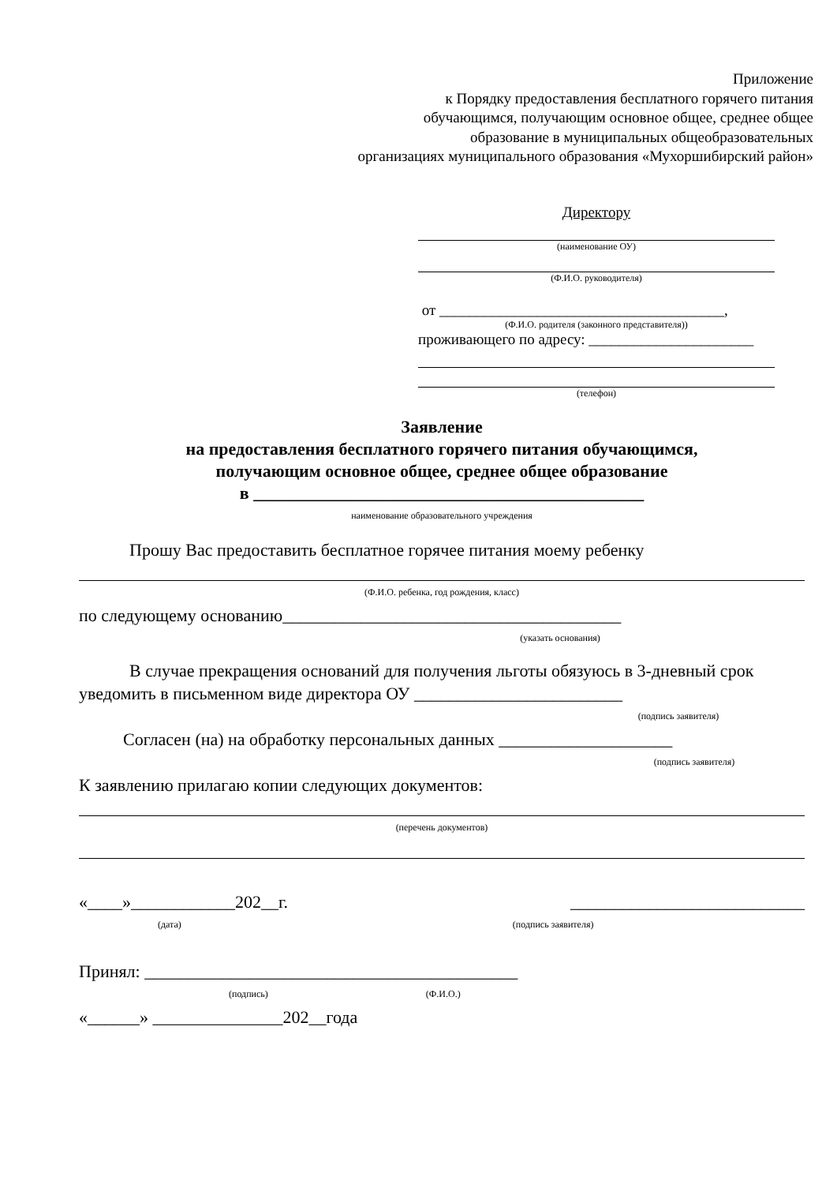Приложение
к Порядку предоставления бесплатного горячего питания
обучающимся, получающим основное общее, среднее общее
образование в муниципальных общеобразовательных
организациях муниципального образования «Мухоршибирский район»
Директору
(наименование ОУ)
(Ф.И.О. руководителя)
от ______________________________________,
(Ф.И.О. родителя (законного представителя))
проживающего по адресу: ______________________
(телефон)
Заявление
на предоставления бесплатного горячего питания обучающимся,
получающим основное общее, среднее общее образование
в _____________________________________________
наименование образовательного учреждения
Прошу Вас предоставить бесплатное горячее питания моему ребенку
(Ф.И.О. ребенка, год рождения, класс)
по следующему основанию_______________________________________
(указать основания)
В случае прекращения оснований для получения льготы обязуюсь в 3-дневный срок уведомить в письменном виде директора ОУ ________________________
(подпись заявителя)
Согласен (на) на обработку персональных данных ____________________
(подпись заявителя)
К заявлению прилагаю копии следующих документов:
(перечень документов)
«____»____________202__г. ___________________________
(дата) (подпись заявителя)
Принял: ___________________________________________
(подпись) (Ф.И.О.)
«______» _______________202__года